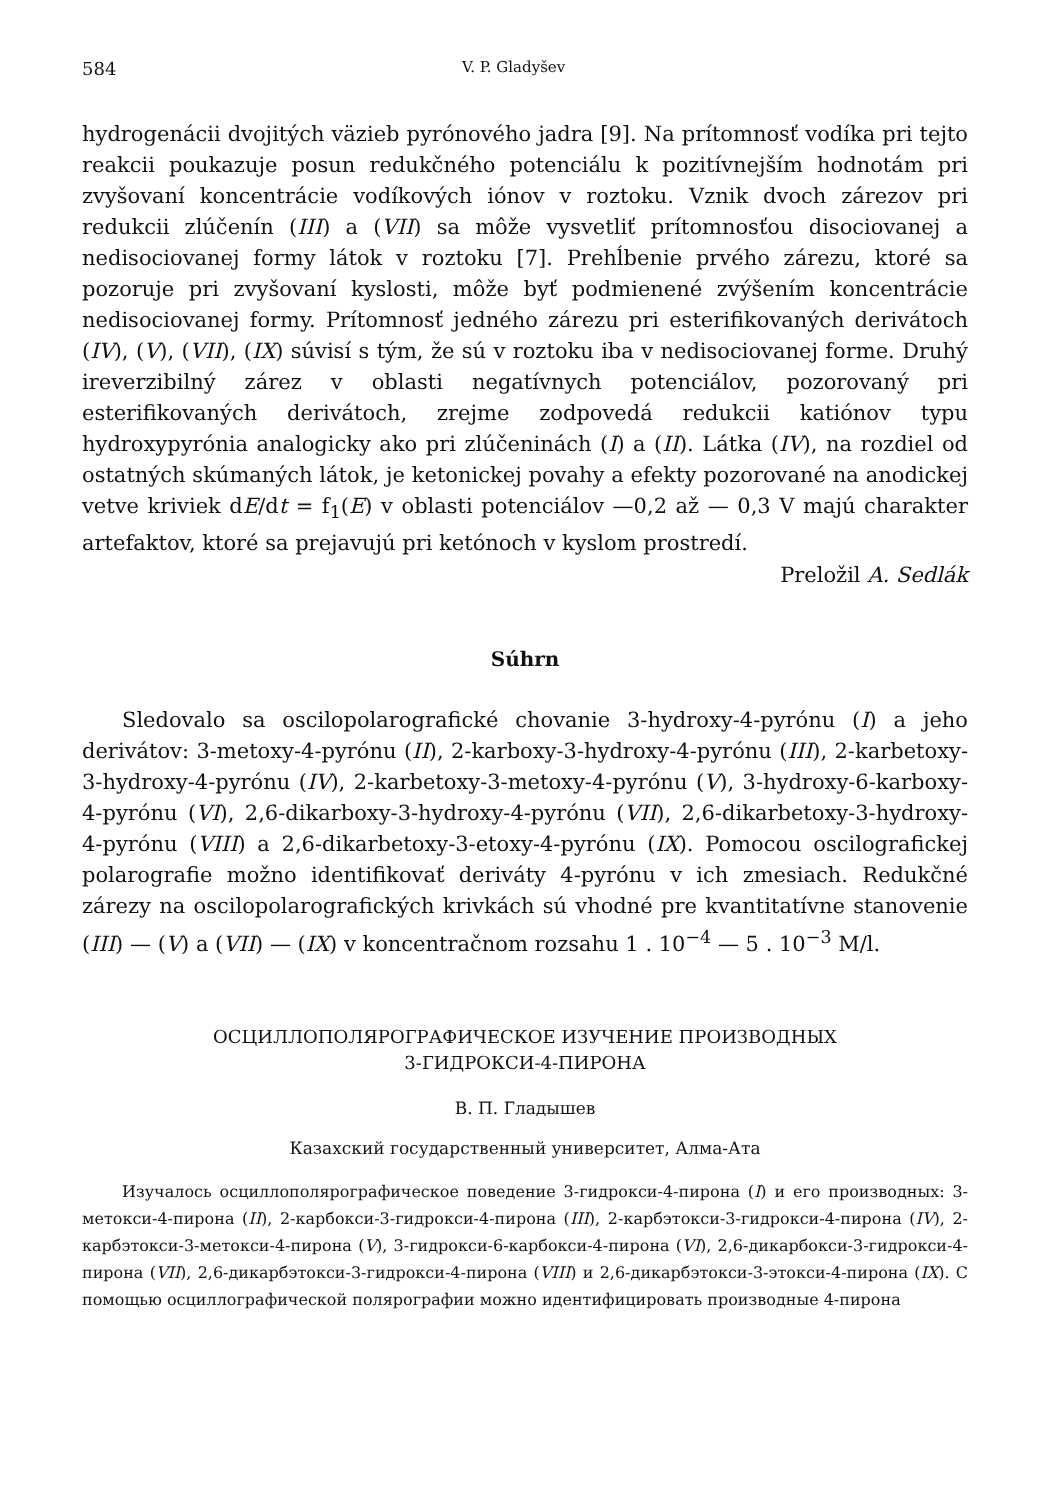584 V. P. Gladyšev
hydrogenácii dvojitých väzieb pyrónového jadra [9]. Na prítomnosť vodíka pri tejto reakcii poukazuje posun redukčného potenciálu k pozitívnejším hodnotám pri zvyšovaní koncentrácie vodíkových iónov v roztoku. Vznik dvoch zárezov pri redukcii zlúčenín (III) a (VII) sa môže vysvetliť prítomnosťou disociovanej a nedisociovanej formy látok v roztoku [7]. Prehĺbenie prvého zárezu, ktoré sa pozoruje pri zvyšovaní kyslosti, môže byť podmienené zvýšením koncentrácie nedisociovanej formy. Prítomnosť jedného zárezu pri esterifikovaných derivátoch (IV), (V), (VII), (IX) súvisí s tým, že sú v roztoku iba v nedisociovanej forme. Druhý ireverzibilný zárez v oblasti negatívnych potenciálov, pozorovaný pri esterifikovaných derivátoch, zrejme zodpovedá redukcii katiónov typu hydroxypyrónia analogicky ako pri zlúčeninách (I) a (II). Látka (IV), na rozdiel od ostatných skúmaných látok, je ketonickej povahy a efekty pozorované na anodickej vetve kriviek dE/dt = f<sub>1</sub>(E) v oblasti potenciálov —0,2 až — 0,3 V majú charakter artefaktov, ktoré sa prejavujú pri ketónoch v kyslom prostredí.
Preložil A. Sedlák
Súhrn
Sledovalo sa oscilopolarografické chovanie 3-hydroxy-4-pyrónu (I) a jeho derivátov: 3-metoxy-4-pyrónu (II), 2-karboxy-3-hydroxy-4-pyrónu (III), 2-karbetoxy-3-hydroxy-4-pyrónu (IV), 2-karbetoxy-3-metoxy-4-pyrónu (V), 3-hydroxy-6-karboxy-4-pyrónu (VI), 2,6-dikarboxy-3-hydroxy-4-pyrónu (VII), 2,6-dikarbetoxy-3-hydroxy-4-pyrónu (VIII) a 2,6-dikarbetoxy-3-etoxy-4-pyrónu (IX). Pomocou oscilografickej polarografie možno identifikovať deriváty 4-pyrónu v ich zmesiach. Redukčné zárezy na oscilopolarografických krivkách sú vhodné pre kvantitatívne stanovenie (III) — (V) a (VII) — (IX) v koncentračnom rozsahu 1 . 10<sup>−4</sup> — 5 . 10<sup>−3</sup> M/l.
ОСЦИЛЛОПОЛЯРОГРАФИЧЕСКОЕ ИЗУЧЕНИЕ ПРОИЗВОДНЫХ
3-ГИДРОКСИ-4-ПИРОНА
В. П. Гладышев
Казахский государственный университет, Алма-Ата
Изучалось осциллополярографическое поведение 3-гидрокси-4-пирона (I) и его производных: 3-метокси-4-пирона (II), 2-карбокси-3-гидрокси-4-пирона (III), 2-карбэтокси-3-гидрокси-4-пирона (IV), 2-карбэтокси-3-метокси-4-пирона (V), 3-гидрокси-6-карбокси-4-пирона (VI), 2,6-дикарбокси-3-гидрокси-4-пирона (VII), 2,6-дикарбэтокси-3-гидрокси-4-пирона (VIII) и 2,6-дикарбэтокси-3-этокси-4-пирона (IX). С помощью осциллографической полярографии можно идентифицировать производные 4-пирона